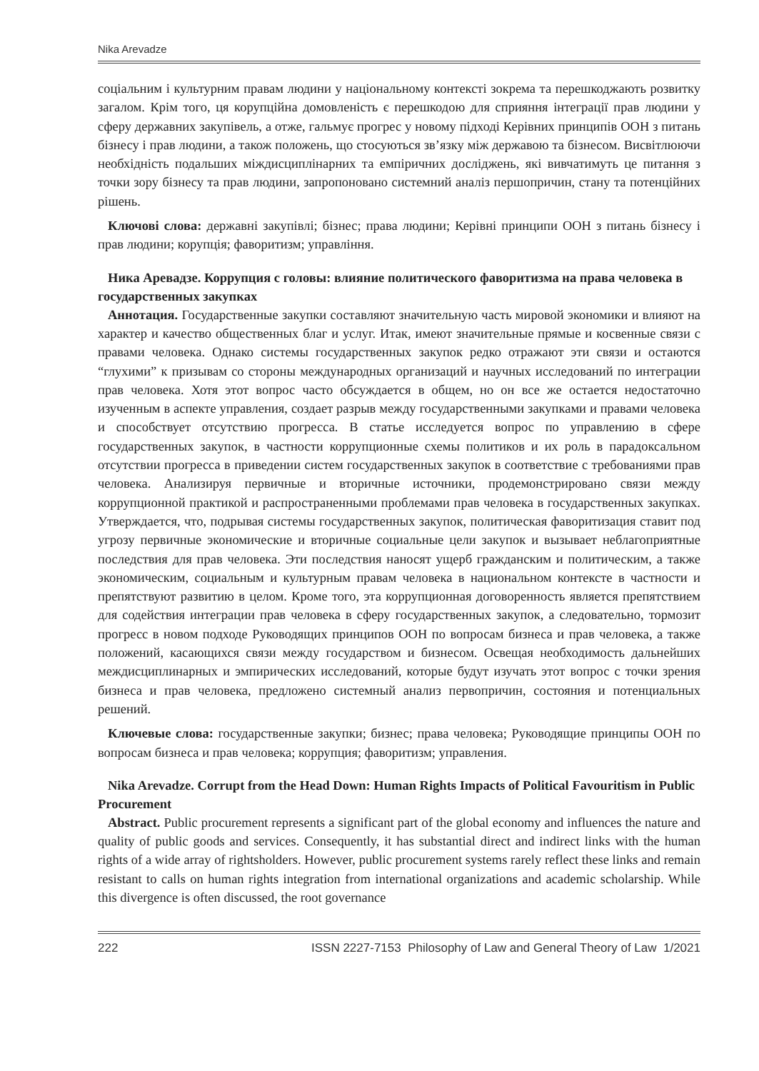Nika Arevadze
соціальним і культурним правам людини у національному контексті зокрема та перешкоджають розвитку загалом. Крім того, ця корупційна домовленість є перешкодою для сприяння інтеграції прав людини у сферу державних закупівель, а отже, гальмує прогрес у новому підході Керівних принципів ООН з питань бізнесу і прав людини, а також положень, що стосуються зв’язку між державою та бізнесом. Висвітлюючи необхідність подальших міждисциплінарних та емпіричних досліджень, які вивчатимуть це питання з точки зору бізнесу та прав людини, запропоновано системний аналіз першопричин, стану та потенційних рішень.
Ключові слова: державні закупівлі; бізнес; права людини; Керівні принципи ООН з питань бізнесу і прав людини; корупція; фаворитизм; управління.
Ника Аревадзе. Коррупция с головы: влияние политического фаворитизма на права человека в государственных закупках
Аннотация. Государственные закупки составляют значительную часть мировой экономики и влияют на характер и качество общественных благ и услуг. Итак, имеют значительные прямые и косвенные связи с правами человека. Однако системы государственных закупок редко отражают эти связи и остаются “глухими” к призывам со стороны международных организаций и научных исследований по интеграции прав человека. Хотя этот вопрос часто обсуждается в общем, но он все же остается недостаточно изученным в аспекте управления, создает разрыв между государственными закупками и правами человека и способствует отсутствию прогресса. В статье исследуется вопрос по управлению в сфере государственных закупок, в частности коррупционные схемы политиков и их роль в парадоксальном отсутствии прогресса в приведении систем государственных закупок в соответствие с требованиями прав человека. Анализируя первичные и вторичные источники, продемонстрировано связи между коррупционной практикой и распространенными проблемами прав человека в государственных закупках. Утверждается, что, подрывая системы государственных закупок, политическая фаворитизация ставит под угрозу первичные экономические и вторичные социальные цели закупок и вызывает неблагоприятные последствия для прав человека. Эти последствия наносят ущерб гражданским и политическим, а также экономическим, социальным и культурным правам человека в национальном контексте в частности и препятствуют развитию в целом. Кроме того, эта коррупционная договоренность является препятствием для содействия интеграции прав человека в сферу государственных закупок, а следовательно, тормозит прогресс в новом подходе Руководящих принципов ООН по вопросам бизнеса и прав человека, а также положений, касающихся связи между государством и бизнесом. Освещая необходимость дальнейших междисциплинарных и эмпирических исследований, которые будут изучать этот вопрос с точки зрения бизнеса и прав человека, предложено системный анализ первопричин, состояния и потенциальных решений.
Ключевые слова: государственные закупки; бизнес; права человека; Руководящие принципы ООН по вопросам бизнеса и прав человека; коррупция; фаворитизм; управления.
Nika Arevadze. Corrupt from the Head Down: Human Rights Impacts of Political Favouritism in Public Procurement
Abstract. Public procurement represents a significant part of the global economy and influences the nature and quality of public goods and services. Consequently, it has substantial direct and indirect links with the human rights of a wide array of rightsholders. However, public procurement systems rarely reflect these links and remain resistant to calls on human rights integration from international organizations and academic scholarship. While this divergence is often discussed, the root governance
222 ISSN 2227-7153 Philosophy of Law and General Theory of Law 1/2021